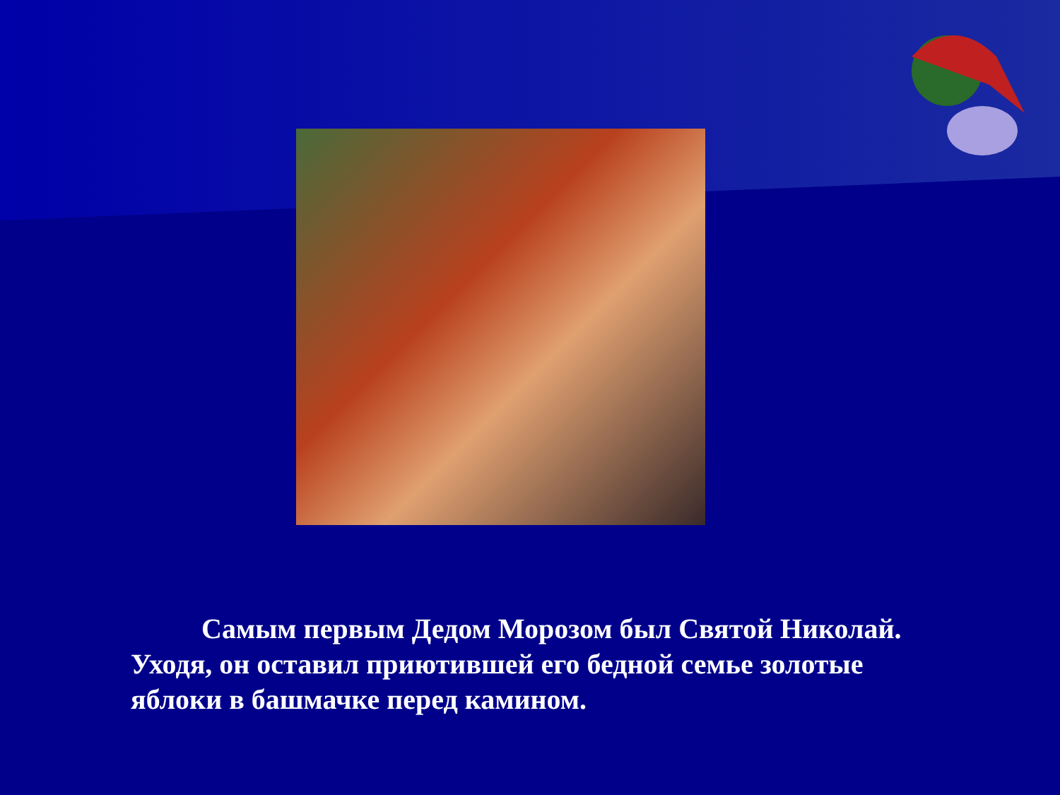Самым первым Дедом Морозом был Святой Николай. Уходя, он оставил приютившей его бедной семье золотые яблоки в башмачке перед камином.